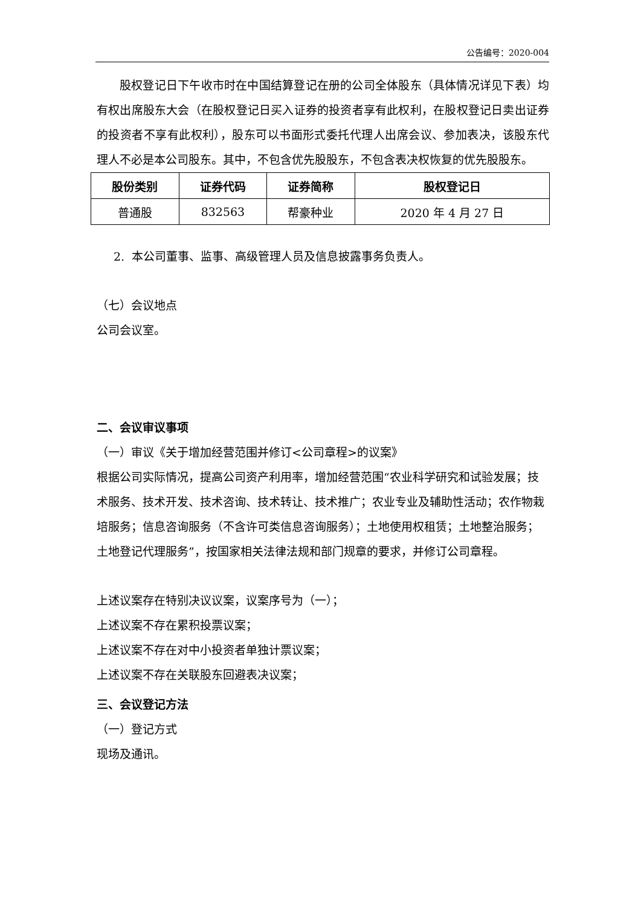公告编号：2020-004
股权登记日下午收市时在中国结算登记在册的公司全体股东（具体情况详见下表）均有权出席股东大会（在股权登记日买入证券的投资者享有此权利，在股权登记日卖出证券的投资者不享有此权利），股东可以书面形式委托代理人出席会议、参加表决，该股东代理人不必是本公司股东。其中，不包含优先股股东，不包含表决权恢复的优先股股东。
| 股份类别 | 证券代码 | 证券简称 | 股权登记日 |
| --- | --- | --- | --- |
| 普通股 | 832563 | 帮豪种业 | 2020 年 4 月 27 日 |
2. 本公司董事、监事、高级管理人员及信息披露事务负责人。
（七）会议地点
公司会议室。
二、会议审议事项
（一）审议《关于增加经营范围并修订<公司章程>的议案》
根据公司实际情况，提高公司资产利用率，增加经营范围“农业科学研究和试验发展；技术服务、技术开发、技术咨询、技术转让、技术推广；农业专业及辅助性活动；农作物栽培服务；信息咨询服务（不含许可类信息咨询服务）；土地使用权租赁；土地整治服务；土地登记代理服务”，按国家相关法律法规和部门规章的要求，并修订公司章程。
上述议案存在特别决议议案，议案序号为（一）；
上述议案不存在累积投票议案；
上述议案不存在对中小投资者单独计票议案；
上述议案不存在关联股东回避表决议案；
三、会议登记方法
（一）登记方式
现场及通讯。